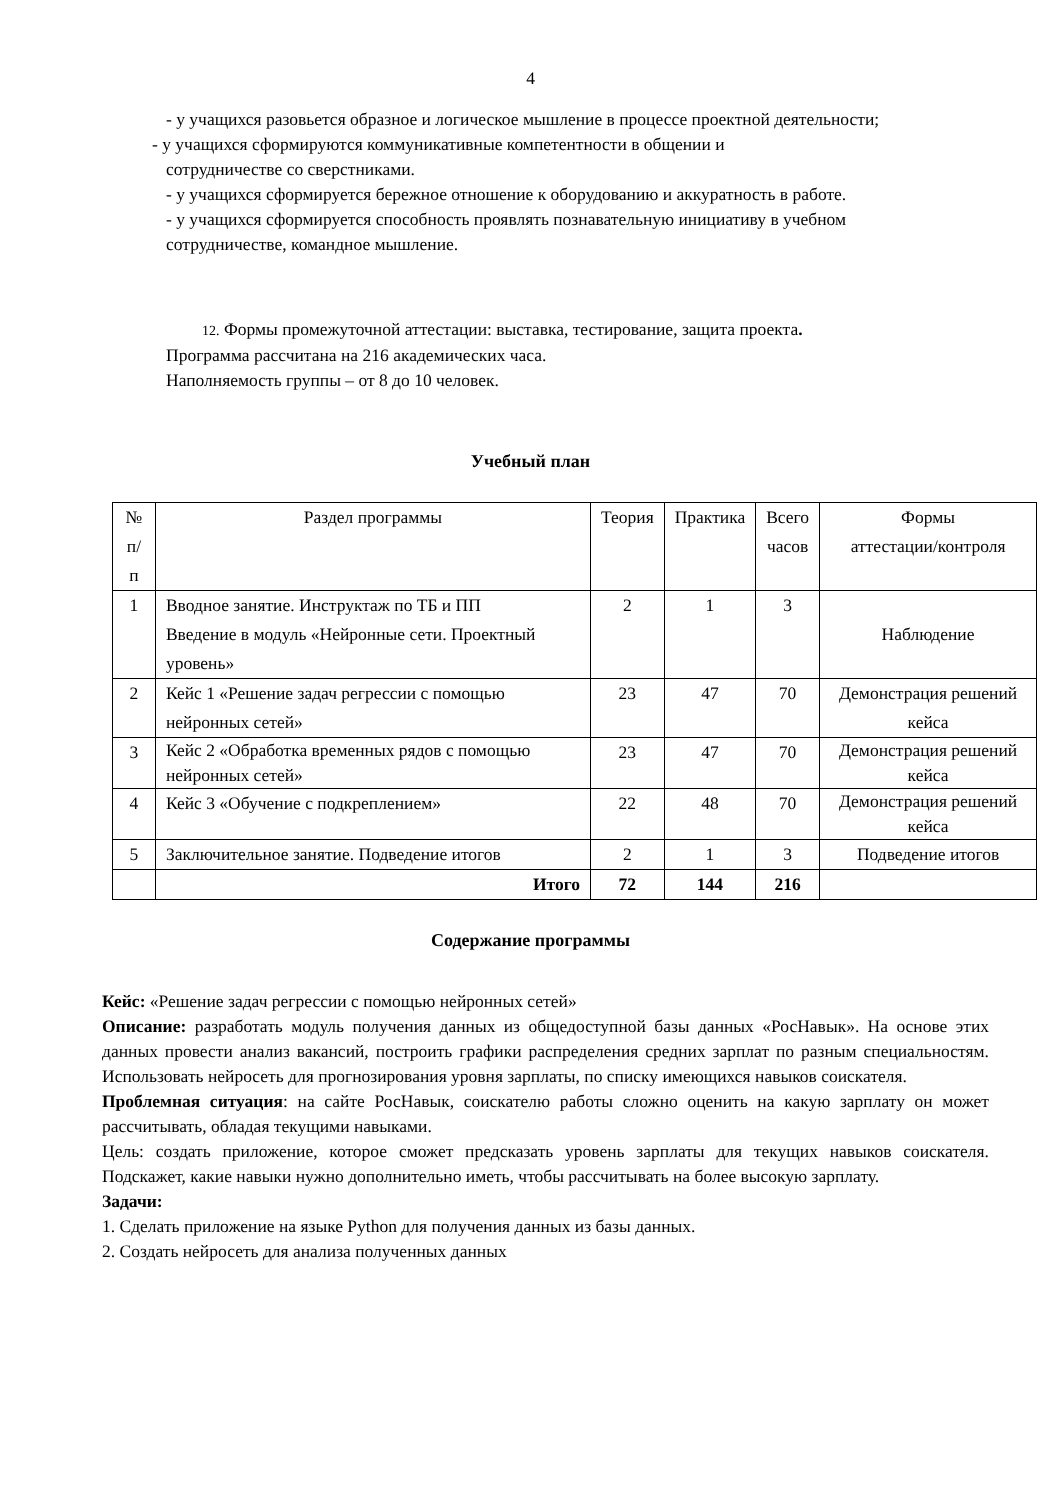4
- у учащихся разовьется образное и логическое мышление в процессе проектной деятельности;
- у учащихся сформируются коммуникативные компетентности в общении и
сотрудничестве со сверстниками.
- у учащихся сформируется бережное отношение к оборудованию и аккуратность в работе.
- у учащихся сформируется способность проявлять познавательную инициативу в учебном сотрудничестве, командное мышление.
12. Формы промежуточной аттестации: выставка, тестирование, защита проекта.
Программа рассчитана на 216 академических часа.
Наполняемость группы – от 8 до 10 человек.
Учебный план
| № п/п | Раздел программы | Теория | Практика | Всего часов | Формы аттестации/контроля |
| --- | --- | --- | --- | --- | --- |
| 1 | Вводное занятие. Инструктаж по ТБ и ПП Введение в модуль «Нейронные сети. Проектный уровень» | 2 | 1 | 3 | Наблюдение |
| 2 | Кейс 1 «Решение задач регрессии с помощью нейронных сетей» | 23 | 47 | 70 | Демонстрация решений кейса |
| 3 | Кейс 2 «Обработка временных рядов с помощью нейронных сетей» | 23 | 47 | 70 | Демонстрация решений кейса |
| 4 | Кейс 3 «Обучение с подкреплением» | 22 | 48 | 70 | Демонстрация решений кейса |
| 5 | Заключительное занятие. Подведение итогов | 2 | 1 | 3 | Подведение итогов |
| | Итого | 72 | 144 | 216 | |
Содержание программы
Кейс: «Решение задач регрессии с помощью нейронных сетей»
Описание: разработать модуль получения данных из общедоступной базы данных «РосНавык». На основе этих данных провести анализ вакансий, построить графики распределения средних зарплат по разным специальностям. Использовать нейросеть для прогнозирования уровня зарплаты, по списку имеющихся навыков соискателя.
Проблемная ситуация: на сайте РосНавык, соискателю работы сложно оценить на какую зарплату он может рассчитывать, обладая текущими навыками.
Цель: создать приложение, которое сможет предсказать уровень зарплаты для текущих навыков соискателя. Подскажет, какие навыки нужно дополнительно иметь, чтобы рассчитывать на более высокую зарплату.
Задачи:
1. Сделать приложение на языке Python для получения данных из базы данных.
2. Создать нейросеть для анализа полученных данных